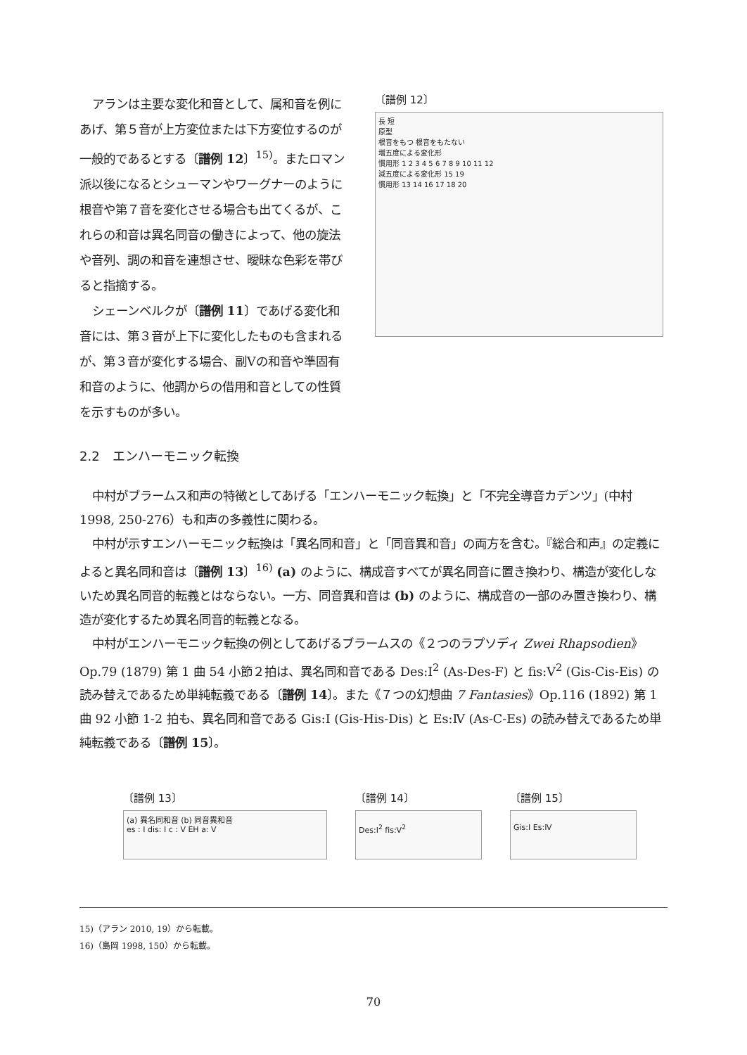アランは主要な変化和音として、属和音を例にあげ、第５音が上方変位または下方変位するのが一般的であるとする〔譜例 12〕<sup>15)</sup>。またロマン派以後になるとシューマンやワーグナーのように根音や第７音を変化させる場合も出てくるが、これらの和音は異名同音の働きによって、他の旋法や音列、調の和音を連想させ、曖昧な色彩を帯びると指摘する。
シェーンベルクが〔譜例 11〕であげる変化和音には、第３音が上下に変化したものも含まれるが、第３音が変化する場合、副Ⅴの和音や準固有和音のように、他調からの借用和音としての性質を示すものが多い。
〔譜例 12〕
長 短
原型
根音をもつ 根音をもたない
増五度による変化形
慣用形 1 2 3 4 5 6 7 8 9 10 11 12
減五度による変化形 15 19
慣用形 13 14 16 17 18 20
2.2　エンハーモニック転換
中村がブラームス和声の特徴としてあげる「エンハーモニック転換」と「不完全導音カデンツ」(中村 1998, 250-276）も和声の多義性に関わる。
中村が示すエンハーモニック転換は「異名同和音」と「同音異和音」の両方を含む。『総合和声』の定義によると異名同和音は〔譜例 13〕<sup>16)</sup> (a) のように、構成音すべてが異名同音に置き換わり、構造が変化しないため異名同音的転義とはならない。一方、同音異和音は (b) のように、構成音の一部のみ置き換わり、構造が変化するため異名同音的転義となる。
中村がエンハーモニック転換の例としてあげるブラームスの《２つのラプソディ Zwei Rhapsodien》Op.79 (1879) 第 1 曲 54 小節２拍は、異名同和音である Des:I<sup>2</sup> (As-Des-F) と fis:V<sup>2</sup> (Gis-Cis-Eis) の読み替えであるため単純転義である〔譜例 14〕。また《７つの幻想曲 7 Fantasies》Op.116 (1892) 第 1 曲 92 小節 1-2 拍も、異名同和音である Gis:I (Gis-His-Dis) と Es:Ⅳ (As-C-Es) の読み替えであるため単純転義である〔譜例 15〕。
〔譜例 13〕
(a) 異名同和音 (b) 同音異和音
es : I dis: I c : V EH a: V
〔譜例 14〕
Des:I<sup>2</sup> fis:V<sup>2</sup>
〔譜例 15〕
Gis:I Es:Ⅳ
15)（アラン 2010, 19）から転載。
16)（島岡 1998, 150）から転載。
70